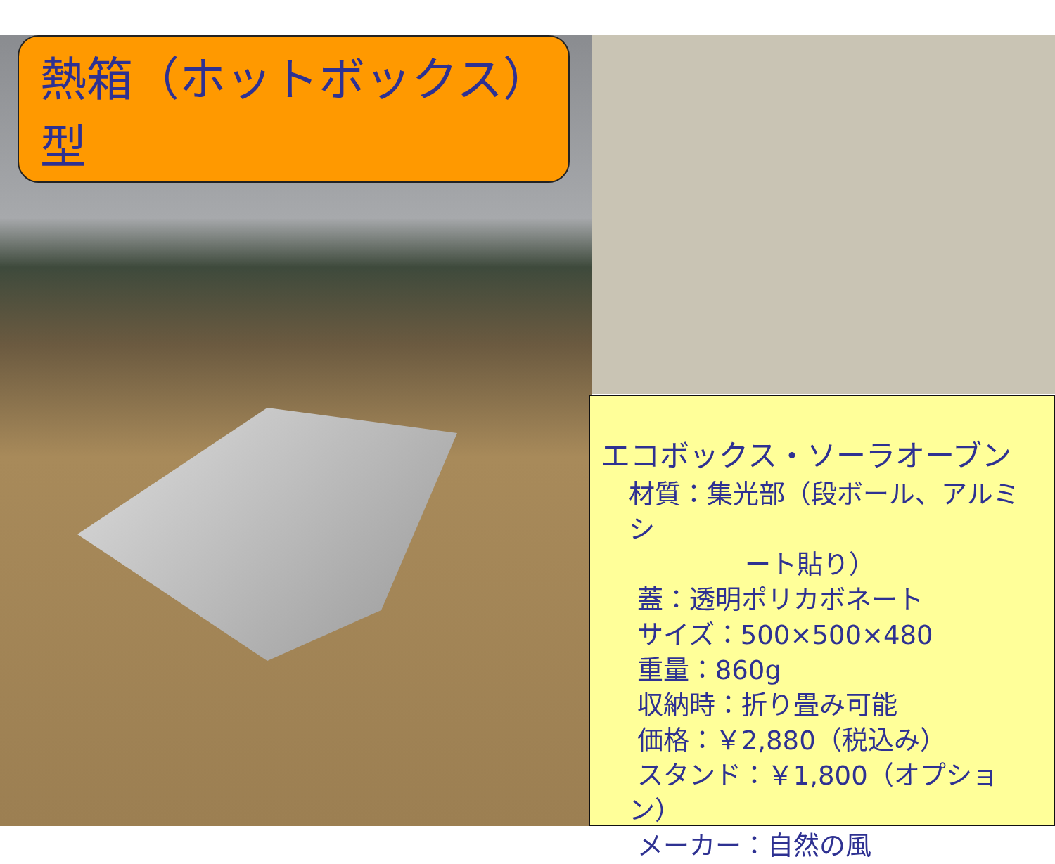熱箱（ホットボックス）型
エコボックス・ソーラオーブン
材質：集光部（段ボール、アルミシ
ート貼り）
蓋：透明ポリカボネート
サイズ：500×500×480
重量：860g
収納時：折り畳み可能
価格：￥2,880（税込み）
スタンド：￥1,800（オプション）
メーカー：自然の風